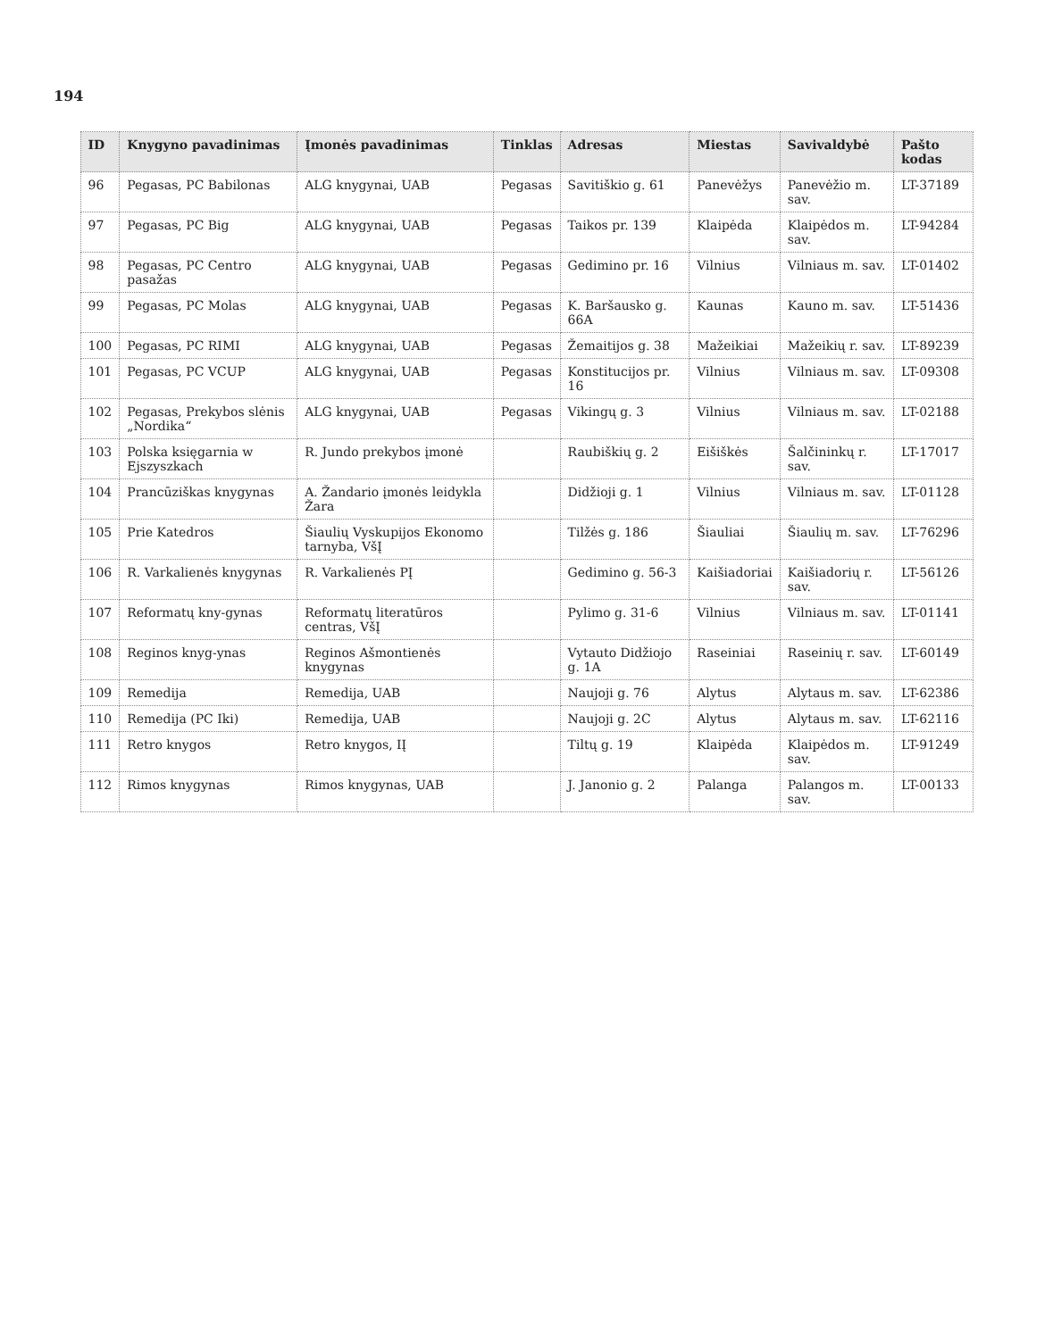194
| ID | Knygyno pavadinimas | Įmonės pavadinimas | Tinklas | Adresas | Miestas | Savivaldybė | Pašto kodas |
| --- | --- | --- | --- | --- | --- | --- | --- |
| 96 | Pegasas, PC Babilonas | ALG knygynai, UAB | Pegasas | Savitiškio g. 61 | Panevėžys | Panevėžio m. sav. | LT-37189 |
| 97 | Pegasas, PC Big | ALG knygynai, UAB | Pegasas | Taikos pr. 139 | Klaipėda | Klaipėdos m. sav. | LT-94284 |
| 98 | Pegasas, PC Centro pasažas | ALG knygynai, UAB | Pegasas | Gedimino pr. 16 | Vilnius | Vilniaus m. sav. | LT-01402 |
| 99 | Pegasas, PC Molas | ALG knygynai, UAB | Pegasas | K. Baršausko g. 66A | Kaunas | Kauno m. sav. | LT-51436 |
| 100 | Pegasas, PC RIMI | ALG knygynai, UAB | Pegasas | Žemaitijos g. 38 | Mažeikiai | Mažeikių r. sav. | LT-89239 |
| 101 | Pegasas, PC VCUP | ALG knygynai, UAB | Pegasas | Konstitucijos pr. 16 | Vilnius | Vilniaus m. sav. | LT-09308 |
| 102 | Pegasas, Prekybos slėnis „Nordika“ | ALG knygynai, UAB | Pegasas | Vikingų g. 3 | Vilnius | Vilniaus m. sav. | LT-02188 |
| 103 | Polska księgarnia w Ejszyszkach | R. Jundo prekybos įmonė | | Raubiškių g. 2 | Eišiškės | Šalčininkų r. sav. | LT-17017 |
| 104 | Prancūziškas knygynas | A. Žandario įmonės leidykla Žara | | Didžioji g. 1 | Vilnius | Vilniaus m. sav. | LT-01128 |
| 105 | Prie Katedros | Šiaulių Vyskupijos Ekonomo tarnyba, VšĮ | | Tilžės g. 186 | Šiauliai | Šiaulių m. sav. | LT-76296 |
| 106 | R. Varkalienės knygynas | R. Varkalienės PĮ | | Gedimino g. 56-3 | Kaišiadoriai | Kaišiadorių r. sav. | LT-56126 |
| 107 | Reformatų kny-gynas | Reformatų literatūros centras, VšĮ | | Pylimo g. 31-6 | Vilnius | Vilniaus m. sav. | LT-01141 |
| 108 | Reginos knyg-ynas | Reginos Ašmontienės knygynas | | Vytauto Didžiojo g. 1A | Raseiniai | Raseinių r. sav. | LT-60149 |
| 109 | Remedija | Remedija, UAB | | Naujoji g. 76 | Alytus | Alytaus m. sav. | LT-62386 |
| 110 | Remedija (PC Iki) | Remedija, UAB | | Naujoji g. 2C | Alytus | Alytaus m. sav. | LT-62116 |
| 111 | Retro knygos | Retro knygos, IĮ | | Tiltų g. 19 | Klaipėda | Klaipėdos m. sav. | LT-91249 |
| 112 | Rimos knygynas | Rimos knygynas, UAB | | J. Janonio g. 2 | Palanga | Palangos m. sav. | LT-00133 |